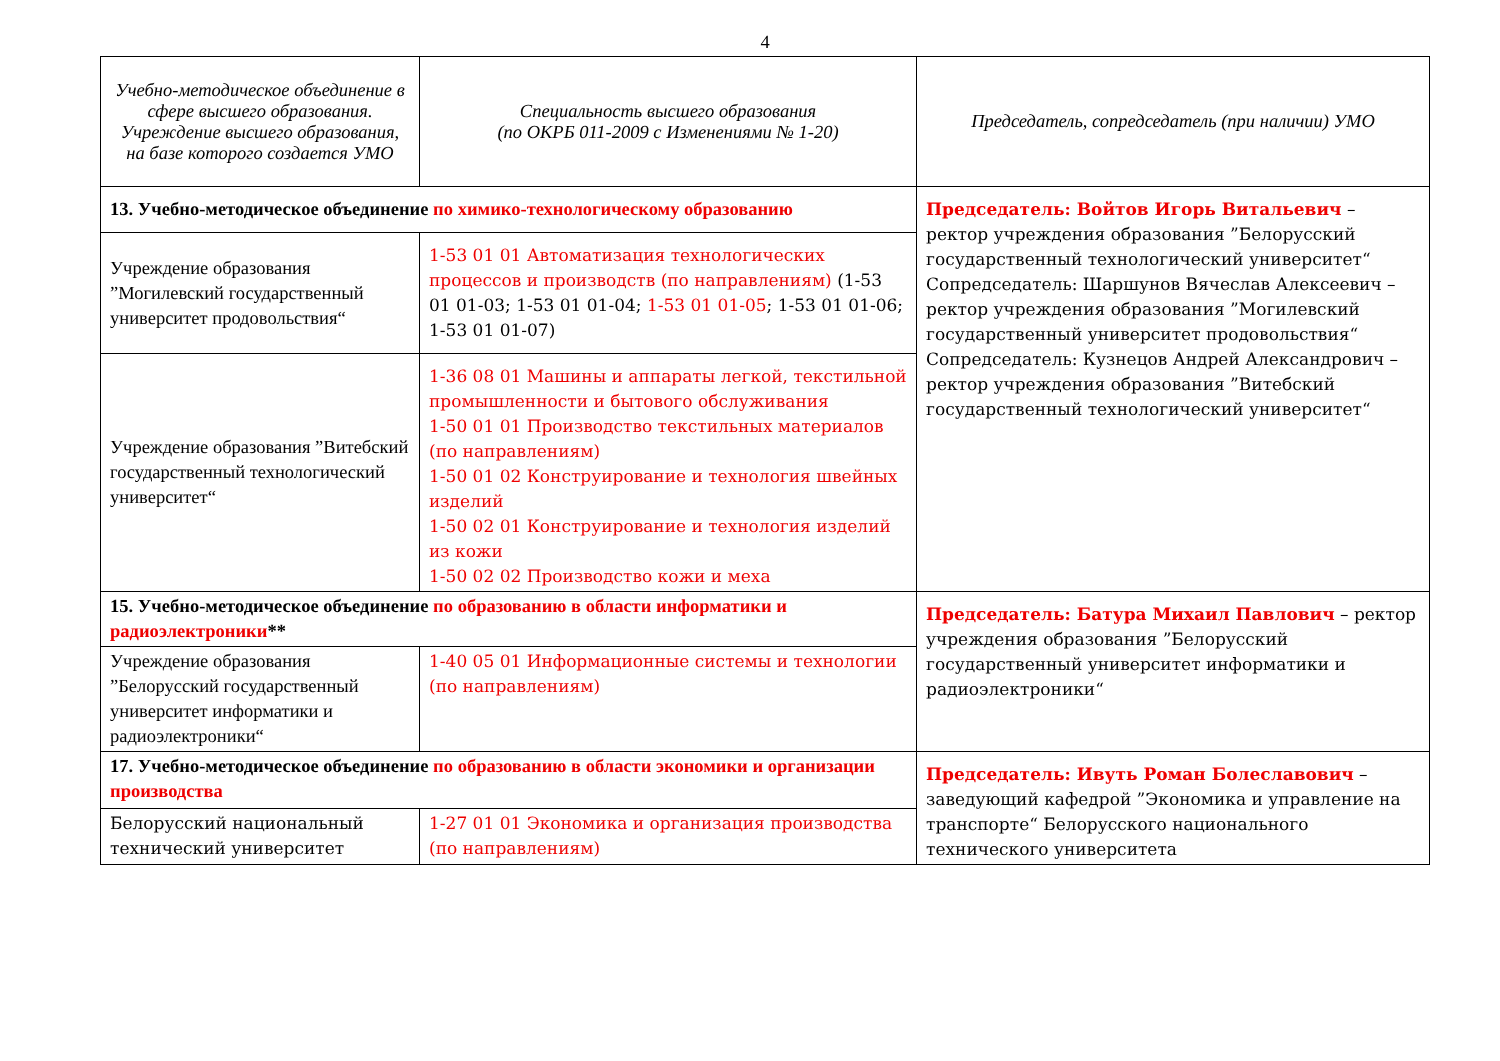4
| Учебно-методическое объединение в сфере высшего образования. Учреждение высшего образования, на базе которого создается УМО | Специальность высшего образования (по ОКРБ 011-2009 с Изменениями № 1-20) | Председатель, сопредседатель (при наличии) УМО |
| --- | --- | --- |
| 13. Учебно-методическое объединение по химико-технологическому образованию | | Председатель: Войтов Игорь Витальевич – ректор учреждения образования ”Белорусский государственный технологический университет“ Сопредседатель: Шаршунов Вячеслав Алексеевич – ректор учреждения образования ”Могилевский государственный университет продовольствия“ Сопредседатель: Кузнецов Андрей Александрович – ректор учреждения образования ”Витебский государственный технологический университет“ |
| Учреждение образования ”Могилевский государственный университет продовольствия“ | 1-53 01 01 Автоматизация технологических процессов и производств (по направлениям) (1-53 01 01-03; 1-53 01 01-04; 1-53 01 01-05 ; 1-53 01 01-06; 1-53 01 01-07) | |
| Учреждение образования ”Витебский государственный технологический университет“ | 1-36 08 01 Машины и аппараты легкой, текстильной промышленности и бытового обслуживания 1-50 01 01 Производство текстильных материалов (по направлениям) 1-50 01 02 Конструирование и технология швейных изделий 1-50 02 01 Конструирование и технология изделий из кожи 1-50 02 02 Производство кожи и меха | |
| 15. Учебно-методическое объединение по образованию в области информатики и радиоэлектроники ** | | Председатель: Батура Михаил Павлович – ректор учреждения образования ”Белорусский государственный университет информатики и радиоэлектроники“ |
| Учреждение образования ”Белорусский государственный университет информатики и радиоэлектроники“ | 1-40 05 01 Информационные системы и технологии (по направлениям) | |
| 17. Учебно-методическое объединение по образованию в области экономики и организации производства | | Председатель: Ивуть Роман Болеславович – заведующий кафедрой ”Экономика и управление на транспорте“ Белорусского национального технического университета |
| Белорусский национальный технический университет | 1-27 01 01 Экономика и организация производства (по направлениям) | |